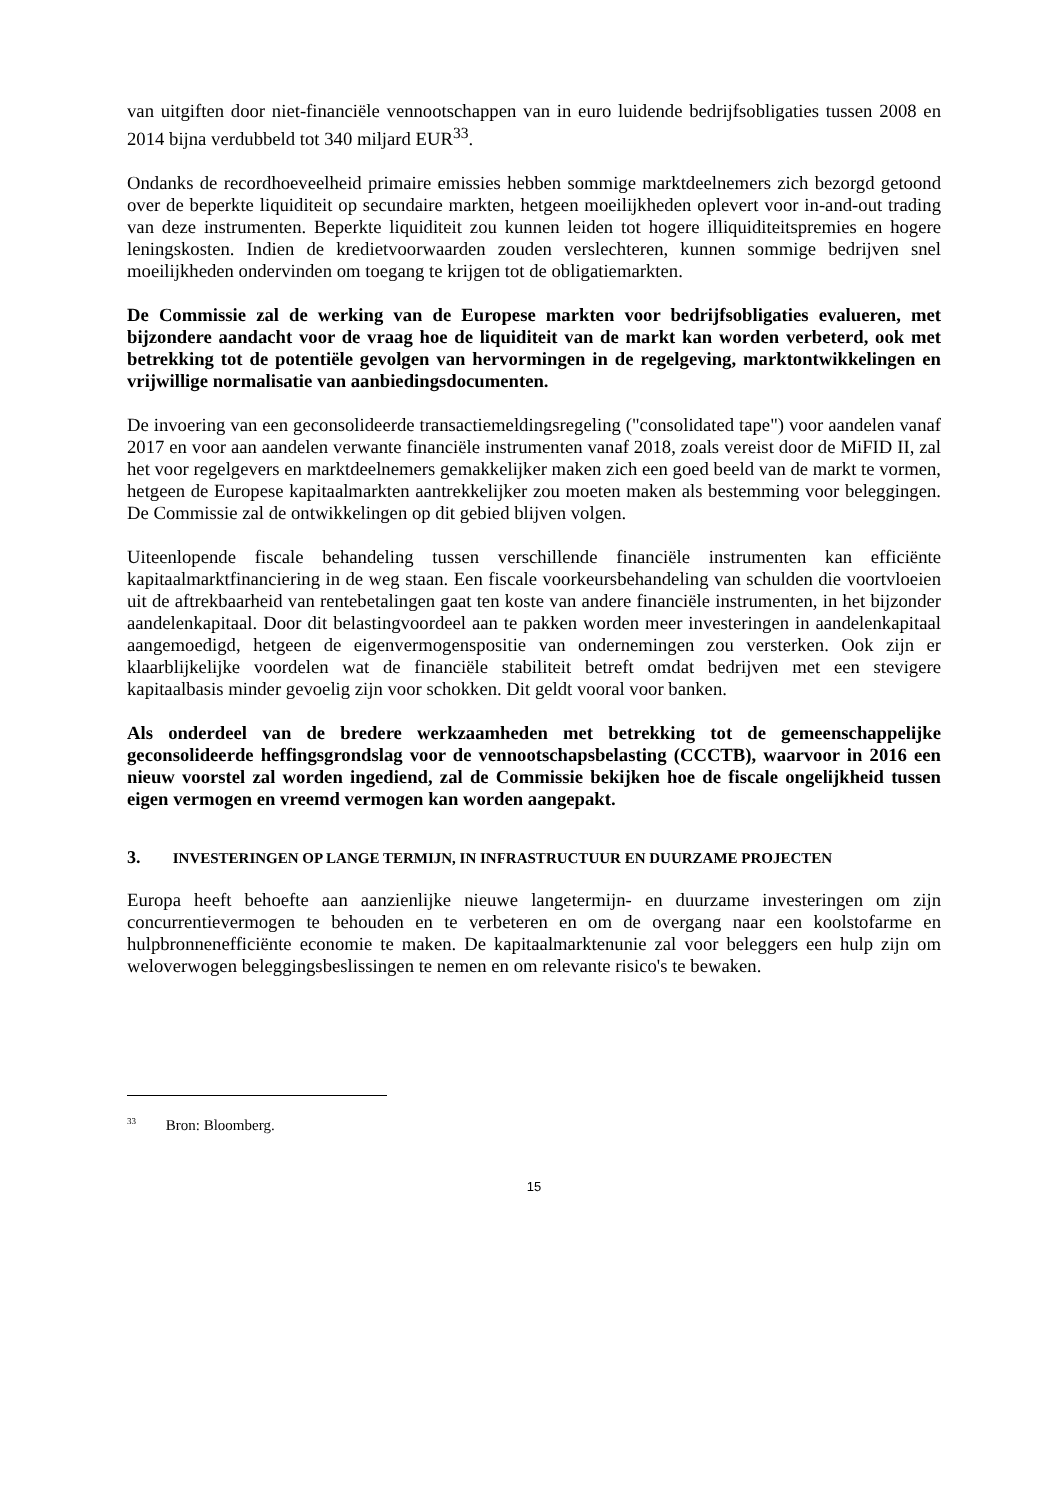van uitgiften door niet-financiële vennootschappen van in euro luidende bedrijfsobligaties tussen 2008 en 2014 bijna verdubbeld tot 340 miljard EUR<sup>33</sup>.
Ondanks de recordhoeveelheid primaire emissies hebben sommige marktdeelnemers zich bezorgd getoond over de beperkte liquiditeit op secundaire markten, hetgeen moeilijkheden oplevert voor in-and-out trading van deze instrumenten. Beperkte liquiditeit zou kunnen leiden tot hogere illiquiditeitspremies en hogere leningskosten. Indien de kredietvoorwaarden zouden verslechteren, kunnen sommige bedrijven snel moeilijkheden ondervinden om toegang te krijgen tot de obligatiemarkten.
De Commissie zal de werking van de Europese markten voor bedrijfsobligaties evalueren, met bijzondere aandacht voor de vraag hoe de liquiditeit van de markt kan worden verbeterd, ook met betrekking tot de potentiële gevolgen van hervormingen in de regelgeving, marktontwikkelingen en vrijwillige normalisatie van aanbiedingsdocumenten.
De invoering van een geconsolideerde transactiemeldingsregeling ("consolidated tape") voor aandelen vanaf 2017 en voor aan aandelen verwante financiële instrumenten vanaf 2018, zoals vereist door de MiFID II, zal het voor regelgevers en marktdeelnemers gemakkelijker maken zich een goed beeld van de markt te vormen, hetgeen de Europese kapitaalmarkten aantrekkelijker zou moeten maken als bestemming voor beleggingen. De Commissie zal de ontwikkelingen op dit gebied blijven volgen.
Uiteenlopende fiscale behandeling tussen verschillende financiële instrumenten kan efficiënte kapitaalmarktfinanciering in de weg staan. Een fiscale voorkeursbehandeling van schulden die voortvloeien uit de aftrekbaarheid van rentebetalingen gaat ten koste van andere financiële instrumenten, in het bijzonder aandelenkapitaal. Door dit belastingvoordeel aan te pakken worden meer investeringen in aandelenkapitaal aangemoedigd, hetgeen de eigenvermogenspositie van ondernemingen zou versterken. Ook zijn er klaarblijkelijke voordelen wat de financiële stabiliteit betreft omdat bedrijven met een stevigere kapitaalbasis minder gevoelig zijn voor schokken. Dit geldt vooral voor banken.
Als onderdeel van de bredere werkzaamheden met betrekking tot de gemeenschappelijke geconsolideerde heffingsgrondslag voor de vennootschapsbelasting (CCCTB), waarvoor in 2016 een nieuw voorstel zal worden ingediend, zal de Commissie bekijken hoe de fiscale ongelijkheid tussen eigen vermogen en vreemd vermogen kan worden aangepakt.
3. INVESTERINGEN OP LANGE TERMIJN, IN INFRASTRUCTUUR EN DUURZAME PROJECTEN
Europa heeft behoefte aan aanzienlijke nieuwe langetermijn- en duurzame investeringen om zijn concurrentievermogen te behouden en te verbeteren en om de overgang naar een koolstofarme en hulpbronnenefficiënte economie te maken. De kapitaalmarktenunie zal voor beleggers een hulp zijn om weloverwogen beleggingsbeslissingen te nemen en om relevante risico's te bewaken.
<sup>33</sup> Bron: Bloomberg.
15